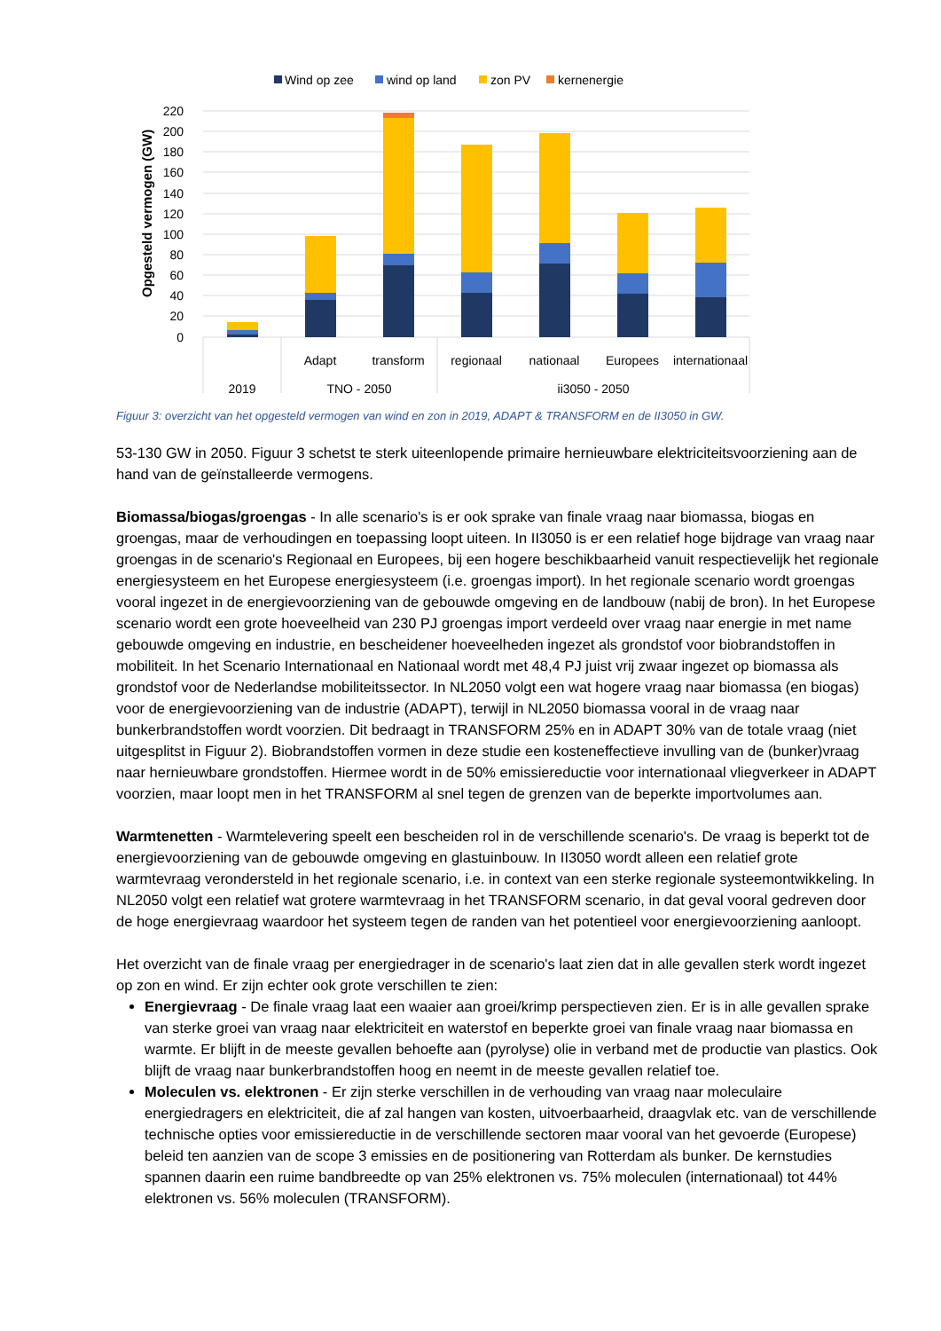Wind op zee
wind op land
zon PV
kernenergie
Opgesteld vermogen (GW)
220
200
180
160
140
120
100
80
60
40
20
0
Adapt
transform
regionaal
nationaal
Europees
internationaal
2019
TNO - 2050
ii3050 - 2050
Figuur 3: overzicht van het opgesteld vermogen van wind en zon in 2019, ADAPT & TRANSFORM en de II3050 in GW.
53-130 GW in 2050. Figuur 3 schetst te sterk uiteenlopende primaire hernieuwbare elektriciteitsvoorziening aan de hand van de geïnstalleerde vermogens.
Biomassa/biogas/groengas - In alle scenario's is er ook sprake van finale vraag naar biomassa, biogas en groengas, maar de verhoudingen en toepassing loopt uiteen. In II3050 is er een relatief hoge bijdrage van vraag naar groengas in de scenario's Regionaal en Europees, bij een hogere beschikbaarheid vanuit respectievelijk het regionale energiesysteem en het Europese energiesysteem (i.e. groengas import). In het regionale scenario wordt groengas vooral ingezet in de energievoorziening van de gebouwde omgeving en de landbouw (nabij de bron). In het Europese scenario wordt een grote hoeveelheid van 230 PJ groengas import verdeeld over vraag naar energie in met name gebouwde omgeving en industrie, en bescheidener hoeveelheden ingezet als grondstof voor biobrandstoffen in mobiliteit. In het Scenario Internationaal en Nationaal wordt met 48,4 PJ juist vrij zwaar ingezet op biomassa als grondstof voor de Nederlandse mobiliteitssector. In NL2050 volgt een wat hogere vraag naar biomassa (en biogas) voor de energievoorziening van de industrie (ADAPT), terwijl in NL2050 biomassa vooral in de vraag naar bunkerbrandstoffen wordt voorzien. Dit bedraagt in TRANSFORM 25% en in ADAPT 30% van de totale vraag (niet uitgesplitst in Figuur 2). Biobrandstoffen vormen in deze studie een kosteneffectieve invulling van de (bunker)vraag naar hernieuwbare grondstoffen. Hiermee wordt in de 50% emissiereductie voor internationaal vliegverkeer in ADAPT voorzien, maar loopt men in het TRANSFORM al snel tegen de grenzen van de beperkte importvolumes aan.
Warmtenetten - Warmtelevering speelt een bescheiden rol in de verschillende scenario's. De vraag is beperkt tot de energievoorziening van de gebouwde omgeving en glastuinbouw. In II3050 wordt alleen een relatief grote warmtevraag verondersteld in het regionale scenario, i.e. in context van een sterke regionale systeemontwikkeling. In NL2050 volgt een relatief wat grotere warmtevraag in het TRANSFORM scenario, in dat geval vooral gedreven door de hoge energievraag waardoor het systeem tegen de randen van het potentieel voor energievoorziening aanloopt.
Het overzicht van de finale vraag per energiedrager in de scenario's laat zien dat in alle gevallen sterk wordt ingezet op zon en wind. Er zijn echter ook grote verschillen te zien:
Energievraag - De finale vraag laat een waaier aan groei/krimp perspectieven zien. Er is in alle gevallen sprake van sterke groei van vraag naar elektriciteit en waterstof en beperkte groei van finale vraag naar biomassa en warmte. Er blijft in de meeste gevallen behoefte aan (pyrolyse) olie in verband met de productie van plastics. Ook blijft de vraag naar bunkerbrandstoffen hoog en neemt in de meeste gevallen relatief toe.
Moleculen vs. elektronen - Er zijn sterke verschillen in de verhouding van vraag naar moleculaire energiedragers en elektriciteit, die af zal hangen van kosten, uitvoerbaarheid, draagvlak etc. van de verschillende technische opties voor emissiereductie in de verschillende sectoren maar vooral van het gevoerde (Europese) beleid ten aanzien van de scope 3 emissies en de positionering van Rotterdam als bunker. De kernstudies spannen daarin een ruime bandbreedte op van 25% elektronen vs. 75% moleculen (internationaal) tot 44% elektronen vs. 56% moleculen (TRANSFORM).